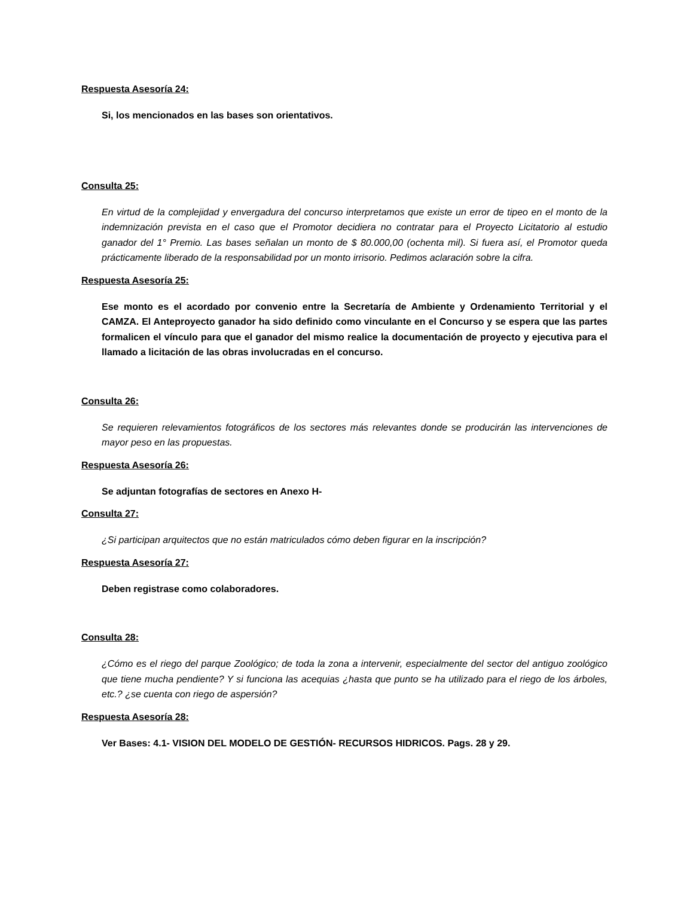Respuesta Asesoría 24:
Si, los mencionados en las bases son orientativos.
Consulta 25:
En virtud de la complejidad y envergadura del concurso interpretamos que existe un error de tipeo en el monto de la indemnización prevista en el caso que el Promotor decidiera no contratar para el Proyecto Licitatorio al estudio ganador del 1° Premio. Las bases señalan un monto de $ 80.000,00 (ochenta mil). Si fuera así, el Promotor queda prácticamente liberado de la responsabilidad por un monto irrisorio. Pedimos aclaración sobre la cifra.
Respuesta Asesoría 25:
Ese monto es el acordado por convenio entre la Secretaría de Ambiente y Ordenamiento Territorial y el CAMZA. El Anteproyecto ganador ha sido definido como vinculante en el Concurso y se espera que las partes formalicen el vínculo para que el ganador del mismo realice la documentación de proyecto y ejecutiva para el llamado a licitación de las obras involucradas en el concurso.
Consulta 26:
Se requieren relevamientos fotográficos de los sectores más relevantes donde se producirán las intervenciones de mayor peso en las propuestas.
Respuesta Asesoría 26:
Se adjuntan fotografías de sectores en Anexo H-
Consulta 27:
¿Si participan arquitectos que no están matriculados cómo deben figurar en la inscripción?
Respuesta Asesoría 27:
Deben registrase como colaboradores.
Consulta 28:
¿Cómo es el riego del parque Zoológico; de toda la zona a intervenir, especialmente del sector del antiguo zoológico que tiene mucha pendiente? Y si funciona las acequias ¿hasta que punto se ha utilizado para el riego de los árboles, etc.? ¿se cuenta con riego de aspersión?
Respuesta Asesoría 28:
Ver Bases: 4.1- VISION DEL MODELO DE GESTIÓN- RECURSOS HIDRICOS. Pags. 28 y 29.